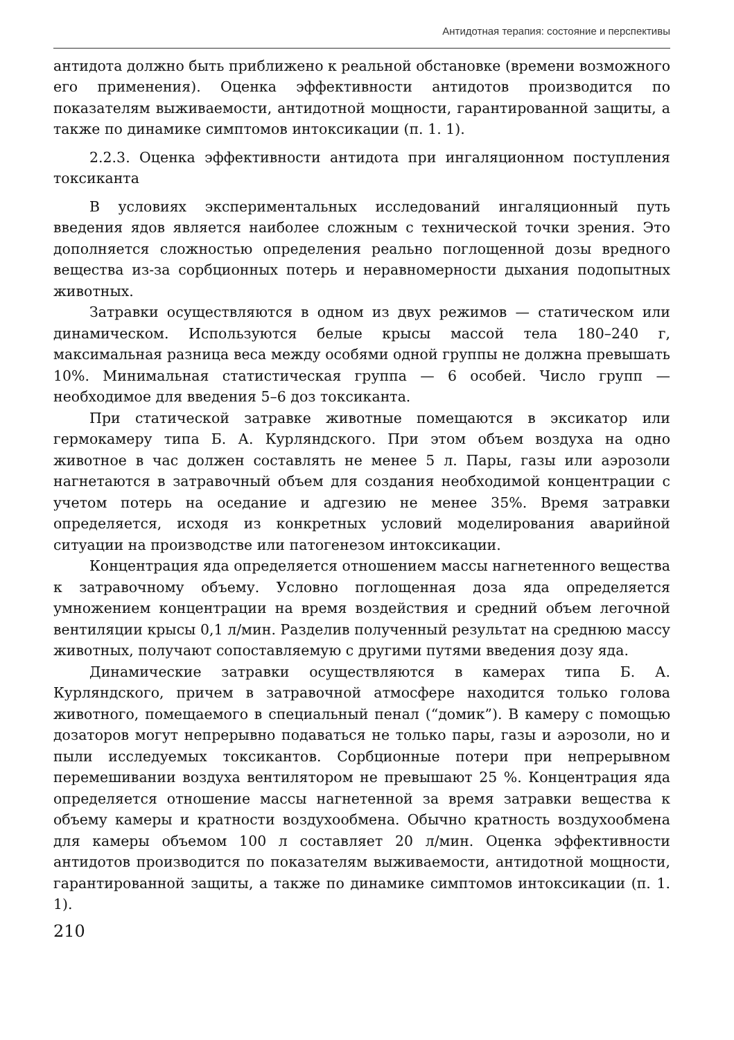Антидотная терапия: состояние и перспективы
антидота должно быть приближено к реальной обстановке (времени возможного его применения). Оценка эффективности антидотов производится по показателям выживаемости, антидотной мощности, гарантированной защиты, а также по динамике симптомов интоксикации (п. 1. 1).
2.2.3. Оценка эффективности антидота при ингаляционном поступления токсиканта
В условиях экспериментальных исследований ингаляционный путь введения ядов является наиболее сложным с технической точки зрения. Это дополняется сложностью определения реально поглощенной дозы вредного вещества из-за сорбционных потерь и неравномерности дыхания подопытных животных.
Затравки осуществляются в одном из двух режимов — статическом или динамическом. Используются белые крысы массой тела 180–240 г, максимальная разница веса между особями одной группы не должна превышать 10%. Минимальная статистическая группа — 6 особей. Число групп — необходимое для введения 5–6 доз токсиканта.
При статической затравке животные помещаются в эксикатор или гермокамеру типа Б. А. Курляндского. При этом объем воздуха на одно животное в час должен составлять не менее 5 л. Пары, газы или аэрозоли нагнетаются в затравочный объем для создания необходимой концентрации с учетом потерь на оседание и адгезию не менее 35%. Время затравки определяется, исходя из конкретных условий моделирования аварийной ситуации на производстве или патогенезом интоксикации.
Концентрация яда определяется отношением массы нагнетенного вещества к затравочному объему. Условно поглощенная доза яда определяется умножением концентрации на время воздействия и средний объем легочной вентиляции крысы 0,1 л/мин. Разделив полученный результат на среднюю массу животных, получают сопоставляемую с другими путями введения дозу яда.
Динамические затравки осуществляются в камерах типа Б. А. Курляндского, причем в затравочной атмосфере находится только голова животного, помещаемого в специальный пенал (“домик”). В камеру с помощью дозаторов могут непрерывно подаваться не только пары, газы и аэрозоли, но и пыли исследуемых токсикантов. Сорбционные потери при непрерывном перемешивании воздуха вентилятором не превышают 25 %. Концентрация яда определяется отношение массы нагнетенной за время затравки вещества к объему камеры и кратности воздухообмена. Обычно кратность воздухообмена для камеры объемом 100 л составляет 20 л/мин. Оценка эффективности антидотов производится по показателям выживаемости, антидотной мощности, гарантированной защиты, а также по динамике симптомов интоксикации (п. 1. 1).
210